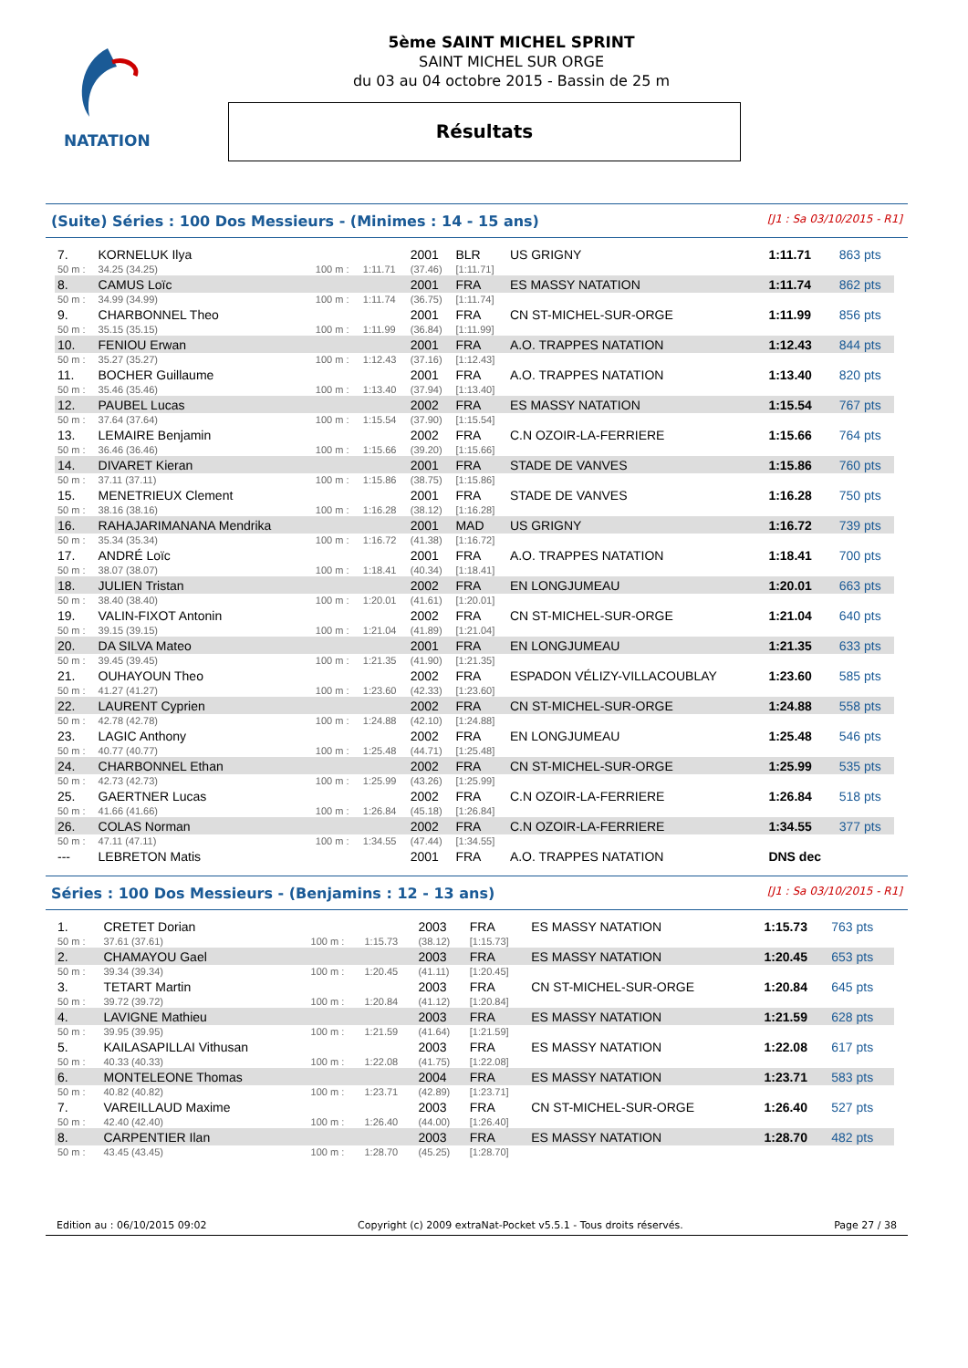NATATION
5ème SAINT MICHEL SPRINT
SAINT MICHEL SUR ORGE
du 03 au 04 octobre 2015 - Bassin de 25 m
Résultats
(Suite) Séries : 100 Dos Messieurs - (Minimes : 14 - 15 ans) [J1 : Sa 03/10/2015 - R1]
| 7. | KORNELUK Ilya | | | 2001 | BLR | US GRIGNY | 1:11.71 | 863 pts |
| 50 m : | 34.25 (34.25) | 100 m : | 1:11.71 | (37.46) | [1:11.71] | | | |
| 8. | CAMUS Loïc | | | 2001 | FRA | ES MASSY NATATION | 1:11.74 | 862 pts |
| 50 m : | 34.99 (34.99) | 100 m : | 1:11.74 | (36.75) | [1:11.74] | | | |
| 9. | CHARBONNEL Theo | | | 2001 | FRA | CN ST-MICHEL-SUR-ORGE | 1:11.99 | 856 pts |
| 50 m : | 35.15 (35.15) | 100 m : | 1:11.99 | (36.84) | [1:11.99] | | | |
| 10. | FENIOU Erwan | | | 2001 | FRA | A.O. TRAPPES NATATION | 1:12.43 | 844 pts |
| 50 m : | 35.27 (35.27) | 100 m : | 1:12.43 | (37.16) | [1:12.43] | | | |
| 11. | BOCHER Guillaume | | | 2001 | FRA | A.O. TRAPPES NATATION | 1:13.40 | 820 pts |
| 50 m : | 35.46 (35.46) | 100 m : | 1:13.40 | (37.94) | [1:13.40] | | | |
| 12. | PAUBEL Lucas | | | 2002 | FRA | ES MASSY NATATION | 1:15.54 | 767 pts |
| 50 m : | 37.64 (37.64) | 100 m : | 1:15.54 | (37.90) | [1:15.54] | | | |
| 13. | LEMAIRE Benjamin | | | 2002 | FRA | C.N OZOIR-LA-FERRIERE | 1:15.66 | 764 pts |
| 50 m : | 36.46 (36.46) | 100 m : | 1:15.66 | (39.20) | [1:15.66] | | | |
| 14. | DIVARET Kieran | | | 2001 | FRA | STADE DE VANVES | 1:15.86 | 760 pts |
| 50 m : | 37.11 (37.11) | 100 m : | 1:15.86 | (38.75) | [1:15.86] | | | |
| 15. | MENETRIEUX Clement | | | 2001 | FRA | STADE DE VANVES | 1:16.28 | 750 pts |
| 50 m : | 38.16 (38.16) | 100 m : | 1:16.28 | (38.12) | [1:16.28] | | | |
| 16. | RAHAJARIMANANA Mendrika | | | 2001 | MAD | US GRIGNY | 1:16.72 | 739 pts |
| 50 m : | 35.34 (35.34) | 100 m : | 1:16.72 | (41.38) | [1:16.72] | | | |
| 17. | ANDRÉ Loïc | | | 2001 | FRA | A.O. TRAPPES NATATION | 1:18.41 | 700 pts |
| 50 m : | 38.07 (38.07) | 100 m : | 1:18.41 | (40.34) | [1:18.41] | | | |
| 18. | JULIEN Tristan | | | 2002 | FRA | EN LONGJUMEAU | 1:20.01 | 663 pts |
| 50 m : | 38.40 (38.40) | 100 m : | 1:20.01 | (41.61) | [1:20.01] | | | |
| 19. | VALIN-FIXOT Antonin | | | 2002 | FRA | CN ST-MICHEL-SUR-ORGE | 1:21.04 | 640 pts |
| 50 m : | 39.15 (39.15) | 100 m : | 1:21.04 | (41.89) | [1:21.04] | | | |
| 20. | DA SILVA Mateo | | | 2001 | FRA | EN LONGJUMEAU | 1:21.35 | 633 pts |
| 50 m : | 39.45 (39.45) | 100 m : | 1:21.35 | (41.90) | [1:21.35] | | | |
| 21. | OUHAYOUN Theo | | | 2002 | FRA | ESPADON VÉLIZY-VILLACOUBLAY | 1:23.60 | 585 pts |
| 50 m : | 41.27 (41.27) | 100 m : | 1:23.60 | (42.33) | [1:23.60] | | | |
| 22. | LAURENT Cyprien | | | 2002 | FRA | CN ST-MICHEL-SUR-ORGE | 1:24.88 | 558 pts |
| 50 m : | 42.78 (42.78) | 100 m : | 1:24.88 | (42.10) | [1:24.88] | | | |
| 23. | LAGIC Anthony | | | 2002 | FRA | EN LONGJUMEAU | 1:25.48 | 546 pts |
| 50 m : | 40.77 (40.77) | 100 m : | 1:25.48 | (44.71) | [1:25.48] | | | |
| 24. | CHARBONNEL Ethan | | | 2002 | FRA | CN ST-MICHEL-SUR-ORGE | 1:25.99 | 535 pts |
| 50 m : | 42.73 (42.73) | 100 m : | 1:25.99 | (43.26) | [1:25.99] | | | |
| 25. | GAERTNER Lucas | | | 2002 | FRA | C.N OZOIR-LA-FERRIERE | 1:26.84 | 518 pts |
| 50 m : | 41.66 (41.66) | 100 m : | 1:26.84 | (45.18) | [1:26.84] | | | |
| 26. | COLAS Norman | | | 2002 | FRA | C.N OZOIR-LA-FERRIERE | 1:34.55 | 377 pts |
| 50 m : | 47.11 (47.11) | 100 m : | 1:34.55 | (47.44) | [1:34.55] | | | |
| --- | LEBRETON Matis | | | 2001 | FRA | A.O. TRAPPES NATATION | DNS dec | |
Séries : 100 Dos Messieurs - (Benjamins : 12 - 13 ans) [J1 : Sa 03/10/2015 - R1]
| 1. | CRETET Dorian | | | 2003 | FRA | ES MASSY NATATION | 1:15.73 | 763 pts |
| 50 m : | 37.61 (37.61) | 100 m : | 1:15.73 | (38.12) | [1:15.73] | | | |
| 2. | CHAMAYOU Gael | | | 2003 | FRA | ES MASSY NATATION | 1:20.45 | 653 pts |
| 50 m : | 39.34 (39.34) | 100 m : | 1:20.45 | (41.11) | [1:20.45] | | | |
| 3. | TETART Martin | | | 2003 | FRA | CN ST-MICHEL-SUR-ORGE | 1:20.84 | 645 pts |
| 50 m : | 39.72 (39.72) | 100 m : | 1:20.84 | (41.12) | [1:20.84] | | | |
| 4. | LAVIGNE Mathieu | | | 2003 | FRA | ES MASSY NATATION | 1:21.59 | 628 pts |
| 50 m : | 39.95 (39.95) | 100 m : | 1:21.59 | (41.64) | [1:21.59] | | | |
| 5. | KAILASAPILLAI Vithusan | | | 2003 | FRA | ES MASSY NATATION | 1:22.08 | 617 pts |
| 50 m : | 40.33 (40.33) | 100 m : | 1:22.08 | (41.75) | [1:22.08] | | | |
| 6. | MONTELEONE Thomas | | | 2004 | FRA | ES MASSY NATATION | 1:23.71 | 583 pts |
| 50 m : | 40.82 (40.82) | 100 m : | 1:23.71 | (42.89) | [1:23.71] | | | |
| 7. | VAREILLAUD Maxime | | | 2003 | FRA | CN ST-MICHEL-SUR-ORGE | 1:26.40 | 527 pts |
| 50 m : | 42.40 (42.40) | 100 m : | 1:26.40 | (44.00) | [1:26.40] | | | |
| 8. | CARPENTIER Ilan | | | 2003 | FRA | ES MASSY NATATION | 1:28.70 | 482 pts |
| 50 m : | 43.45 (43.45) | 100 m : | 1:28.70 | (45.25) | [1:28.70] | | | |
Edition au : 06/10/2015 09:02 Copyright (c) 2009 extraNat-Pocket v5.5.1 - Tous droits réservés. Page 27 / 38